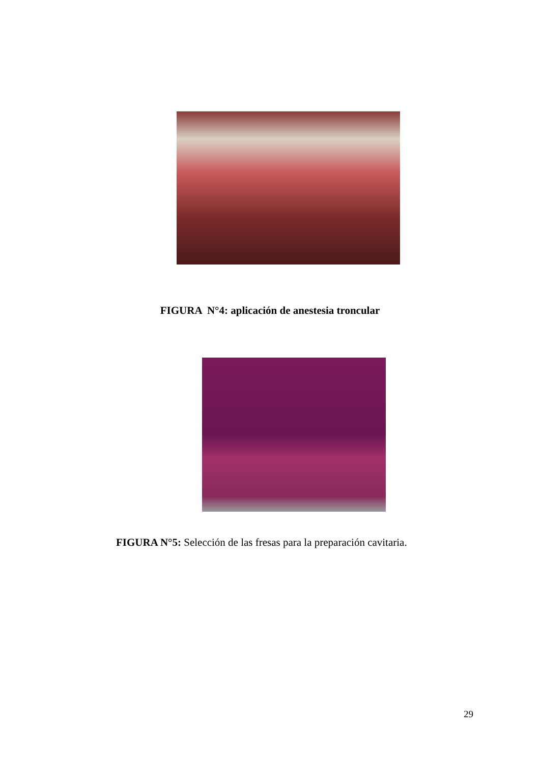FIGURA N°4: aplicación de anestesia troncular
FIGURA N°5: Selección de las fresas para la preparación cavitaria.
29